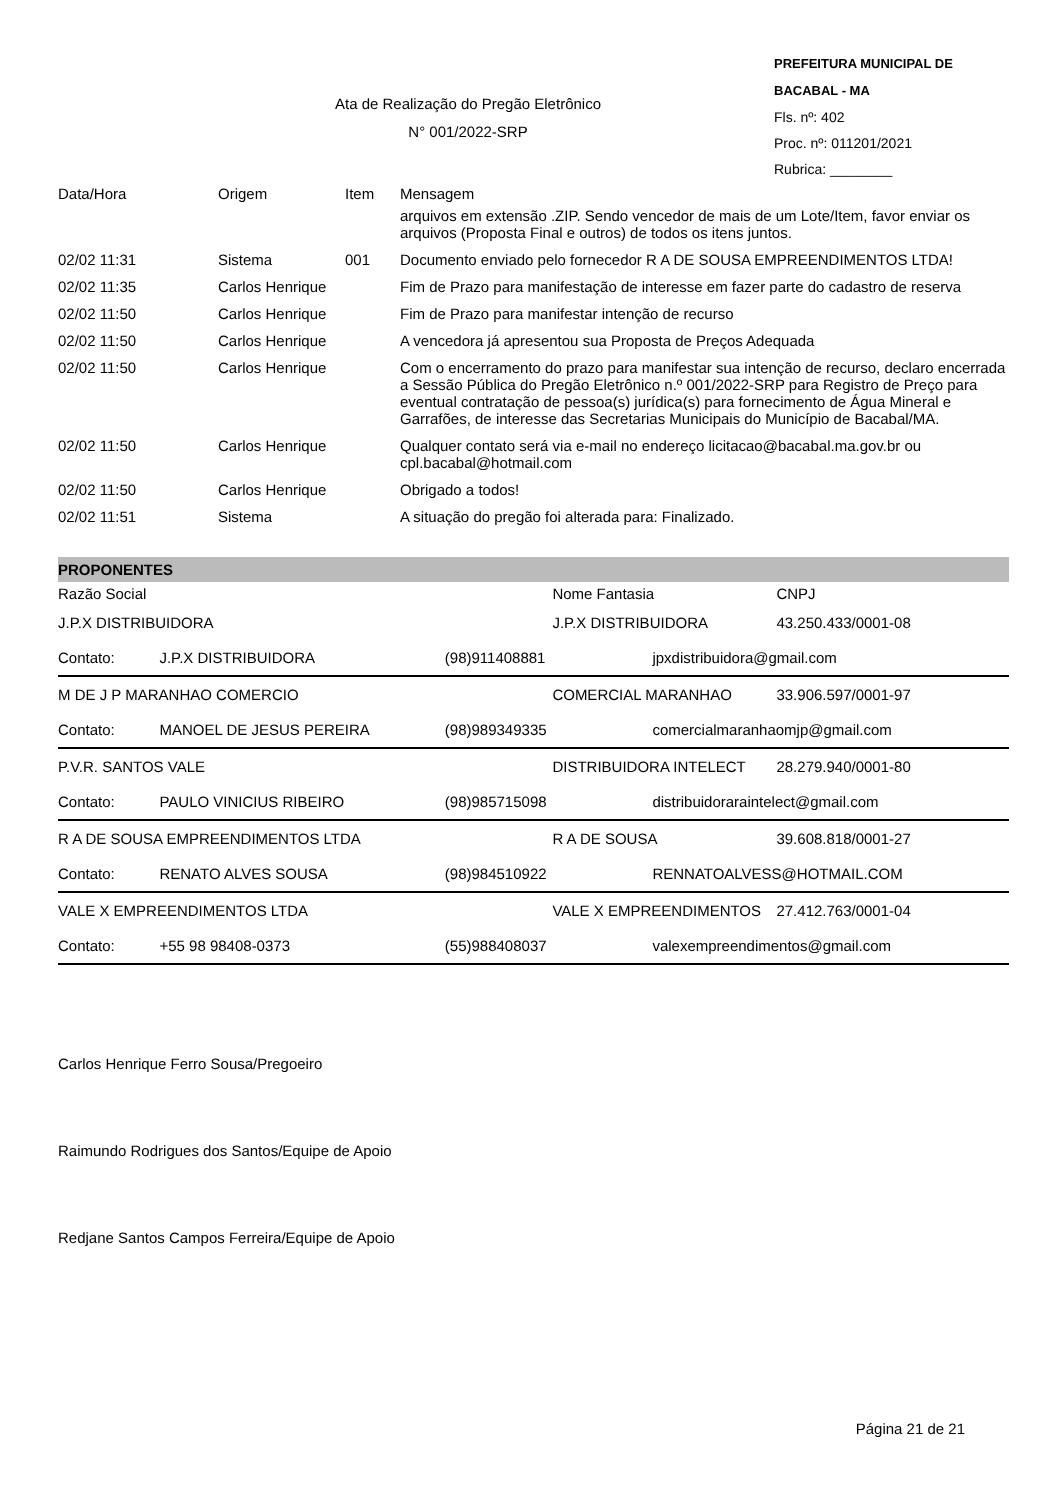PREFEITURA MUNICIPAL DE BACABAL - MA
Fls. nº: 402
Proc. nº: 011201/2021
Rubrica: ________
Ata de Realização do Pregão Eletrônico
N° 001/2022-SRP
| Data/Hora | Origem | Item | Mensagem |
| --- | --- | --- | --- |
| | | | arquivos em extensão .ZIP. Sendo vencedor de mais de um Lote/Item, favor enviar os arquivos (Proposta Final e outros) de todos os itens juntos. |
| 02/02 11:31 | Sistema | 001 | Documento enviado pelo fornecedor R A DE SOUSA EMPREENDIMENTOS LTDA! |
| 02/02 11:35 | Carlos Henrique | | Fim de Prazo para manifestação de interesse em fazer parte do cadastro de reserva |
| 02/02 11:50 | Carlos Henrique | | Fim de Prazo para manifestar intenção de recurso |
| 02/02 11:50 | Carlos Henrique | | A vencedora já apresentou sua Proposta de Preços Adequada |
| 02/02 11:50 | Carlos Henrique | | Com o encerramento do prazo para manifestar sua intenção de recurso, declaro encerrada a Sessão Pública do Pregão Eletrônico n.º 001/2022-SRP para Registro de Preço para eventual contratação de pessoa(s) jurídica(s) para fornecimento de Água Mineral e Garrafões, de interesse das Secretarias Municipais do Município de Bacabal/MA. |
| 02/02 11:50 | Carlos Henrique | | Qualquer contato será via e-mail no endereço licitacao@bacabal.ma.gov.br ou cpl.bacabal@hotmail.com |
| 02/02 11:50 | Carlos Henrique | | Obrigado a todos! |
| 02/02 11:51 | Sistema | | A situação do pregão foi alterada para: Finalizado. |
PROPONENTES
| Razão Social | | | Nome Fantasia | CNPJ |
| --- | --- | --- | --- | --- |
| J.P.X DISTRIBUIDORA | | | J.P.X DISTRIBUIDORA | 43.250.433/0001-08 |
| Contato: | J.P.X DISTRIBUIDORA | (98)911408881 | jpxdistribuidora@gmail.com | |
| M DE J P MARANHAO COMERCIO | | | COMERCIAL MARANHAO | 33.906.597/0001-97 |
| Contato: | MANOEL DE JESUS PEREIRA | (98)989349335 | comercialmaranhaomjp@gmail.com | |
| P.V.R. SANTOS VALE | | | DISTRIBUIDORA INTELECT | 28.279.940/0001-80 |
| Contato: | PAULO VINICIUS RIBEIRO | (98)985715098 | distribuidoraraintelect@gmail.com | |
| R A DE SOUSA EMPREENDIMENTOS LTDA | | | R A DE SOUSA | 39.608.818/0001-27 |
| Contato: | RENATO ALVES SOUSA | (98)984510922 | RENNATOALVESS@HOTMAIL.COM | |
| VALE X EMPREENDIMENTOS LTDA | | | VALE X EMPREENDIMENTOS | 27.412.763/0001-04 |
| Contato: | +55 98 98408-0373 | (55)988408037 | valexempreendimentos@gmail.com | |
Carlos Henrique Ferro Sousa/Pregoeiro
Raimundo Rodrigues dos Santos/Equipe de Apoio
Redjane Santos Campos Ferreira/Equipe de Apoio
Página 21 de 21